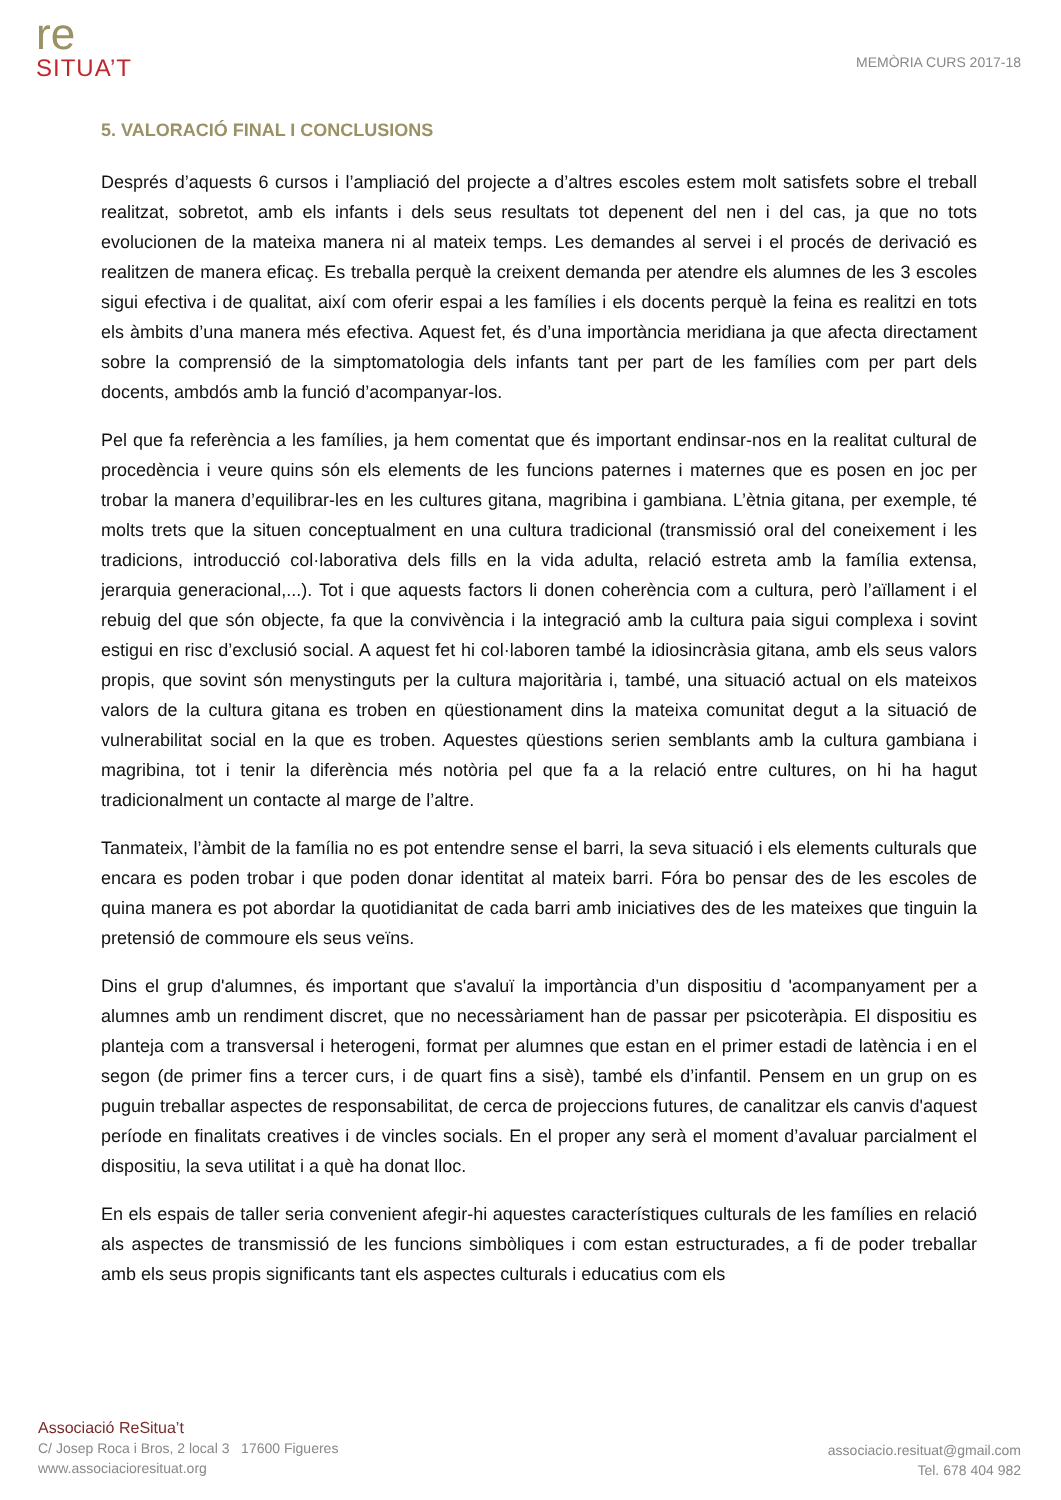re
SITUA’T
MEMÒRIA CURS 2017-18
5. VALORACIÓ FINAL I CONCLUSIONS
Després d’aquests 6 cursos i l’ampliació del projecte a d’altres escoles estem molt satisfets sobre el treball realitzat, sobretot, amb els infants i dels seus resultats tot depenent del nen i del cas, ja que no tots evolucionen de la mateixa manera ni al mateix temps. Les demandes al servei i el procés de derivació es realitzen de manera eficaç. Es treballa perquè la creixent demanda per atendre els alumnes de les 3 escoles sigui efectiva i de qualitat, així com oferir espai a les famílies i els docents perquè la feina es realitzi en tots els àmbits d’una manera més efectiva. Aquest fet, és d’una importància meridiana ja que afecta directament sobre la comprensió de la simptomatologia dels infants tant per part de les famílies com per part dels docents, ambdós amb la funció d’acompanyar-los.
Pel que fa referència a les famílies, ja hem comentat que és important endinsar-nos en la realitat cultural de procedència i veure quins són els elements de les funcions paternes i maternes que es posen en joc per trobar la manera d’equilibrar-les en les cultures gitana, magribina i gambiana. L’ètnia gitana, per exemple, té molts trets que la situen conceptualment en una cultura tradicional (transmissió oral del coneixement i les tradicions, introducció col·laborativa dels fills en la vida adulta, relació estreta amb la família extensa, jerarquia generacional,...). Tot i que aquests factors li donen coherència com a cultura, però l’aïllament i el rebuig del que són objecte, fa que la convivència i la integració amb la cultura paia sigui complexa i sovint estigui en risc d’exclusió social. A aquest fet hi col·laboren també la idiosincràsia gitana, amb els seus valors propis, que sovint són menystinguts per la cultura majoritària i, també, una situació actual on els mateixos valors de la cultura gitana es troben en qüestionament dins la mateixa comunitat degut a la situació de vulnerabilitat social en la que es troben. Aquestes qüestions serien semblants amb la cultura gambiana i magribina, tot i tenir la diferència més notòria pel que fa a la relació entre cultures, on hi ha hagut tradicionalment un contacte al marge de l’altre.
Tanmateix, l’àmbit de la família no es pot entendre sense el barri, la seva situació i els elements culturals que encara es poden trobar i que poden donar identitat al mateix barri. Fóra bo pensar des de les escoles de quina manera es pot abordar la quotidianitat de cada barri amb iniciatives des de les mateixes que tinguin la pretensió de commoure els seus veïns.
Dins el grup d'alumnes, és important que s'avaluï la importància d’un dispositiu d 'acompanyament per a alumnes amb un rendiment discret, que no necessàriament han de passar per psicoteràpia. El dispositiu es planteja com a transversal i heterogeni, format per alumnes que estan en el primer estadi de latència i en el segon (de primer fins a tercer curs, i de quart fins a sisè), també els d’infantil. Pensem en un grup on es puguin treballar aspectes de responsabilitat, de cerca de projeccions futures, de canalitzar els canvis d'aquest període en finalitats creatives i de vincles socials. En el proper any serà el moment d’avaluar parcialment el dispositiu, la seva utilitat i a què ha donat lloc.
En els espais de taller seria convenient afegir-hi aquestes característiques culturals de les famílies en relació als aspectes de transmissió de les funcions simbòliques i com estan estructurades, a fi de poder treballar amb els seus propis significants tant els aspectes culturals i educatius com els
Associació ReSitua’t
C/ Josep Roca i Bros, 2 local 3 17600 Figueres
www.associacioresituat.org
associacio.resituat@gmail.com
Tel. 678 404 982